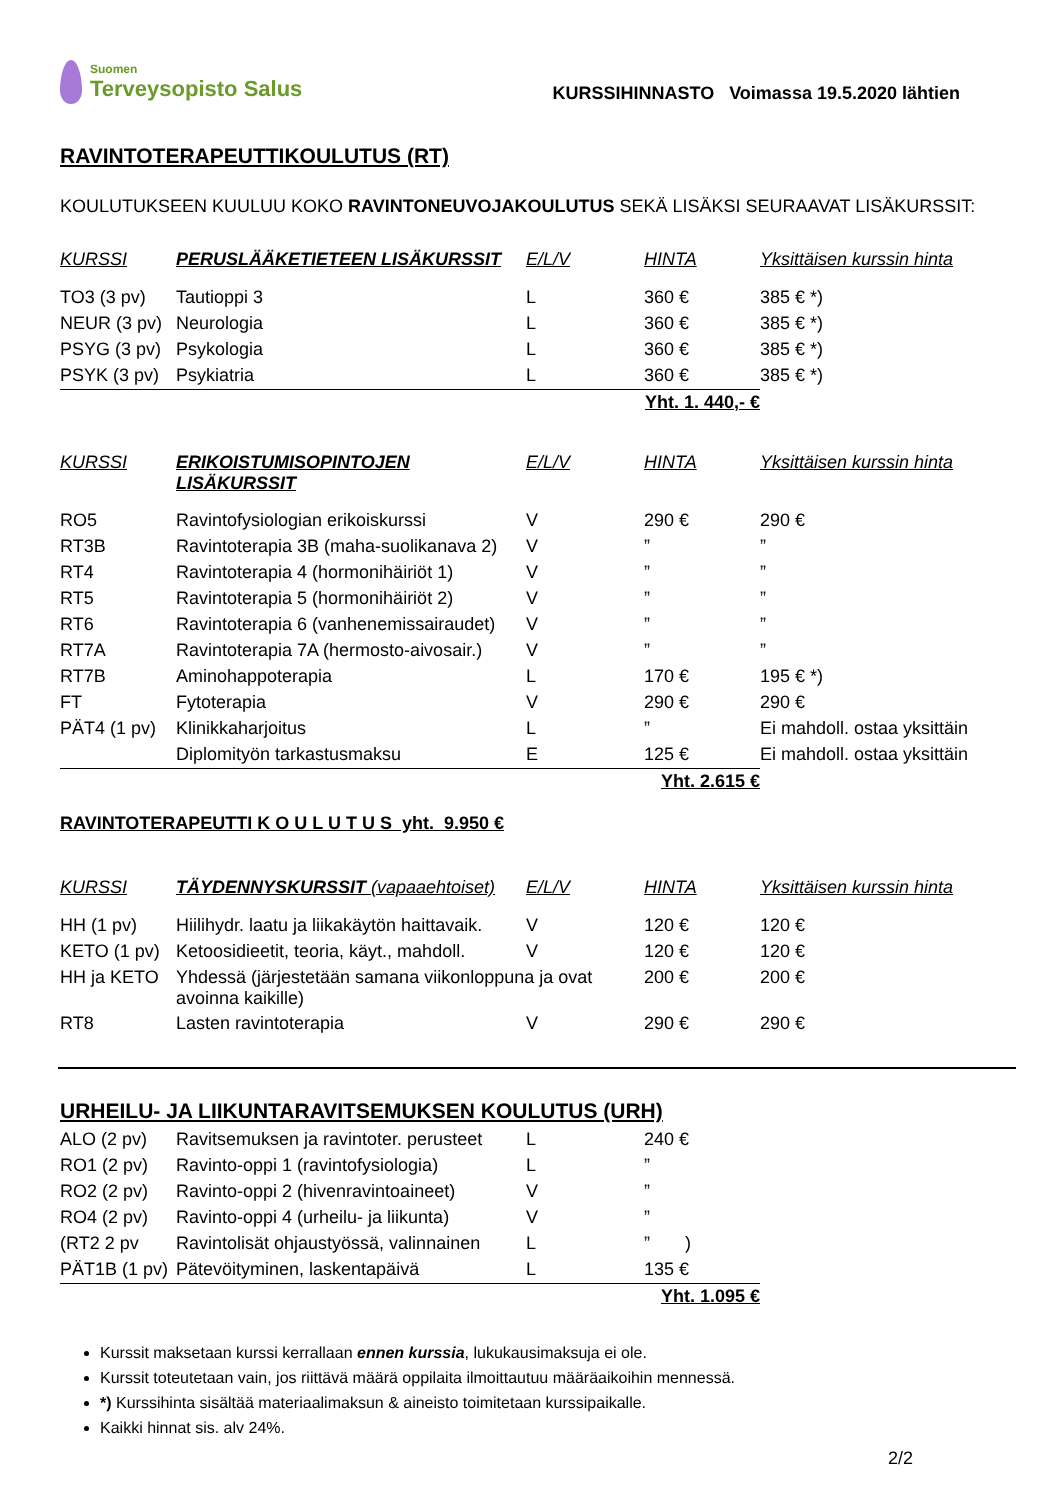Suomen
Terveysopisto Salus
KURSSIHINNASTO Voimassa 19.5.2020 lähtien
RAVINTOTERAPEUTTIKOULUTUS (RT)
KOULUTUKSEEN KUULUU KOKO RAVINTONEUVOJAKOULUTUS SEKÄ LISÄKSI SEURAAVAT LISÄKURSSIT:
| KURSSI | PERUSLÄÄKETIETEEN LISÄKURSSIT | E/L/V | HINTA | Yksittäisen kurssin hinta |
| --- | --- | --- | --- | --- |
| TO3 (3 pv) | Tautioppi 3 | L | 360 € | 385 € *) |
| NEUR (3 pv) | Neurologia | L | 360 € | 385 € *) |
| PSYG (3 pv) | Psykologia | L | 360 € | 385 € *) |
| PSYK (3 pv) | Psykiatria | L | 360 € | 385 € *) |
| | | Yht. 1. 440,- € | | |
| KURSSI | ERIKOISTUMISOPINTOJEN LISÄKURSSIT | E/L/V | HINTA | Yksittäisen kurssin hinta |
| RO5 | Ravintofysiologian erikoiskurssi | V | 290 € | 290 € |
| RT3B | Ravintoterapia 3B (maha-suolikanava 2) | V | ” | ” |
| RT4 | Ravintoterapia 4 (hormonihäiriöt 1) | V | ” | ” |
| RT5 | Ravintoterapia 5 (hormonihäiriöt 2) | V | ” | ” |
| RT6 | Ravintoterapia 6 (vanhenemissairaudet) | V | ” | ” |
| RT7A | Ravintoterapia 7A (hermosto-aivosair.) | V | ” | ” |
| RT7B | Aminohappoterapia | L | 170 € | 195 € *) |
| FT | Fytoterapia | V | 290 € | 290 € |
| PÄT4 (1 pv) | Klinikkaharjoitus | L | ” | Ei mahdoll. ostaa yksittäin |
| | Diplomityön tarkastusmaksu | E | 125 € | Ei mahdoll. ostaa yksittäin |
| | | Yht. 2.615 € | | |
| RAVINTOTERAPEUTTI K O U L U T U S yht. 9.950 € | | | | |
| KURSSI | TÄYDENNYSKURSSIT (vapaaehtoiset) | E/L/V | HINTA | Yksittäisen kurssin hinta |
| HH (1 pv) | Hiilihydr. laatu ja liikakäytön haittavaik. | V | 120 € | 120 € |
| KETO (1 pv) | Ketoosidieetit, teoria, käyt., mahdoll. | V | 120 € | 120 € |
| HH ja KETO | Yhdessä (järjestetään samana viikonloppuna ja ovat avoinna kaikille) | | 200 € | 200 € |
| RT8 | Lasten ravintoterapia | V | 290 € | 290 € |
URHEILU- JA LIIKUNTARAVITSEMUKSEN KOULUTUS (URH)
| ALO (2 pv) | Ravitsemuksen ja ravintoter. perusteet | L | 240 € |
| RO1 (2 pv) | Ravinto-oppi 1 (ravintofysiologia) | L | ” |
| RO2 (2 pv) | Ravinto-oppi 2 (hivenravintoaineet) | V | ” |
| RO4 (2 pv) | Ravinto-oppi 4 (urheilu- ja liikunta) | V | ” |
| (RT2 2 pv | Ravintolisät ohjaustyössä, valinnainen | L | ” ) |
| PÄT1B (1 pv) | Pätevöityminen, laskentapäivä | L | 135 € |
| | | Yht. 1.095 € | |
Kurssit maksetaan kurssi kerrallaan ennen kurssia, lukukausimaksuja ei ole.
Kurssit toteutetaan vain, jos riittävä määrä oppilaita ilmoittautuu määräaikoihin mennessä.
*) Kurssihinta sisältää materiaalimaksun & aineisto toimitetaan kurssipaikalle.
Kaikki hinnat sis. alv 24%.
2/2